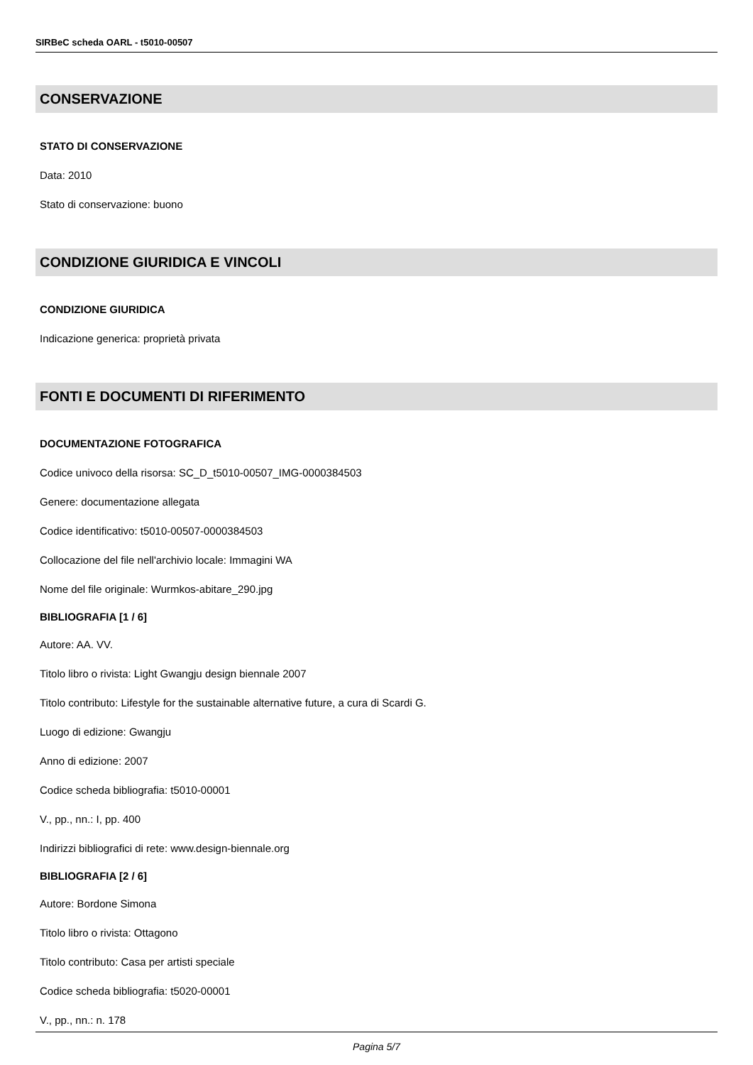SIRBeC scheda OARL - t5010-00507
CONSERVAZIONE
STATO DI CONSERVAZIONE
Data: 2010
Stato di conservazione: buono
CONDIZIONE GIURIDICA E VINCOLI
CONDIZIONE GIURIDICA
Indicazione generica: proprietà privata
FONTI E DOCUMENTI DI RIFERIMENTO
DOCUMENTAZIONE FOTOGRAFICA
Codice univoco della risorsa: SC_D_t5010-00507_IMG-0000384503
Genere: documentazione allegata
Codice identificativo: t5010-00507-0000384503
Collocazione del file nell'archivio locale: Immagini WA
Nome del file originale: Wurmkos-abitare_290.jpg
BIBLIOGRAFIA [1 / 6]
Autore: AA. VV.
Titolo libro o rivista: Light Gwangju design biennale 2007
Titolo contributo: Lifestyle for the sustainable alternative future, a cura di Scardi G.
Luogo di edizione: Gwangju
Anno di edizione: 2007
Codice scheda bibliografia: t5010-00001
V., pp., nn.: I, pp. 400
Indirizzi bibliografici di rete: www.design-biennale.org
BIBLIOGRAFIA [2 / 6]
Autore: Bordone Simona
Titolo libro o rivista: Ottagono
Titolo contributo: Casa per artisti speciale
Codice scheda bibliografia: t5020-00001
V., pp., nn.: n. 178
Pagina 5/7